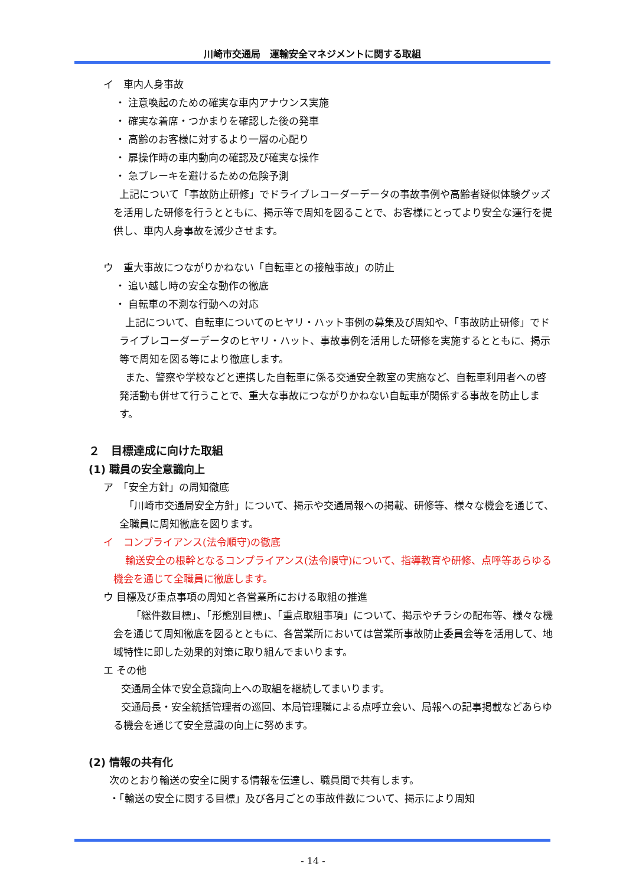川崎市交通局　運輸安全マネジメントに関する取組
イ　車内人身事故
・ 注意喚起のための確実な車内アナウンス実施
・ 確実な着席・つかまりを確認した後の発車
・ 高齢のお客様に対するより一層の心配り
・ 扉操作時の車内動向の確認及び確実な操作
・ 急ブレーキを避けるための危険予測
上記について「事故防止研修」でドライブレコーダーデータの事故事例や高齢者疑似体験グッズを活用した研修を行うとともに、掲示等で周知を図ることで、お客様にとってより安全な運行を提供し、車内人身事故を減少させます。
ウ　重大事故につながりかねない「自転車との接触事故」の防止
・ 追い越し時の安全な動作の徹底
・ 自転車の不測な行動への対応
上記について、自転車についてのヒヤリ・ハット事例の募集及び周知や、「事故防止研修」でドライブレコーダーデータのヒヤリ・ハット、事故事例を活用した研修を実施するとともに、掲示等で周知を図る等により徹底します。
また、警察や学校などと連携した自転車に係る交通安全教室の実施など、自転車利用者への啓発活動も併せて行うことで、重大な事故につながりかねない自転車が関係する事故を防止します。
２　目標達成に向けた取組
(1) 職員の安全意識向上
ア　「安全方針」の周知徹底
「川崎市交通局安全方針」について、掲示や交通局報への掲載、研修等、様々な機会を通じて、全職員に周知徹底を図ります。
イ　コンプライアンス(法令順守)の徹底
輸送安全の根幹となるコンプライアンス(法令順守)について、指導教育や研修、点呼等あらゆる機会を通じて全職員に徹底します。
ウ 目標及び重点事項の周知と各営業所における取組の推進
「総件数目標」、「形態別目標」、「重点取組事項」について、掲示やチラシの配布等、様々な機会を通じて周知徹底を図るとともに、各営業所においては営業所事故防止委員会等を活用して、地域特性に即した効果的対策に取り組んでまいります。
エ その他
交通局全体で安全意識向上への取組を継続してまいります。
交通局長・安全統括管理者の巡回、本局管理職による点呼立会い、局報への記事掲載などあらゆる機会を通じて安全意識の向上に努めます。
(2) 情報の共有化
次のとおり輸送の安全に関する情報を伝達し、職員間で共有します。
・「輸送の安全に関する目標」及び各月ごとの事故件数について、掲示により周知
- 14 -